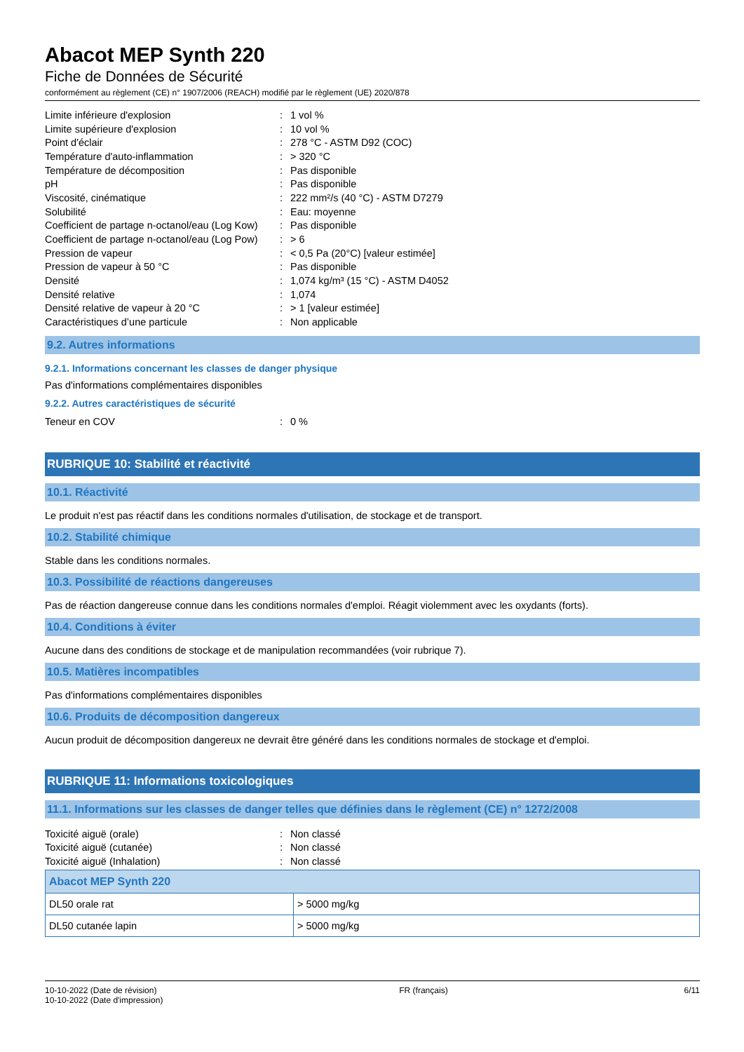Abacot MEP Synth 220
Fiche de Données de Sécurité
conformément au règlement (CE) n° 1907/2006 (REACH) modifié par le règlement (UE) 2020/878
| Limite inférieure d'explosion | : | 1 vol % |
| Limite supérieure d'explosion | : | 10 vol % |
| Point d'éclair | : | 278 °C - ASTM D92 (COC) |
| Température d'auto-inflammation | : | > 320 °C |
| Température de décomposition | : | Pas disponible |
| pH | : | Pas disponible |
| Viscosité, cinématique | : | 222 mm²/s (40 °C) - ASTM D7279 |
| Solubilité | : | Eau: moyenne |
| Coefficient de partage n-octanol/eau (Log Kow) | : | Pas disponible |
| Coefficient de partage n-octanol/eau (Log Pow) | : | > 6 |
| Pression de vapeur | : | < 0,5 Pa (20°C) [valeur estimée] |
| Pression de vapeur à 50 °C | : | Pas disponible |
| Densité | : | 1,074 kg/m³ (15 °C) - ASTM D4052 |
| Densité relative | : | 1,074 |
| Densité relative de vapeur à 20 °C | : | > 1 [valeur estimée] |
| Caractéristiques d’une particule | : | Non applicable |
9.2. Autres informations
9.2.1. Informations concernant les classes de danger physique
Pas d'informations complémentaires disponibles
9.2.2. Autres caractéristiques de sécurité
| Teneur en COV | : | 0 % |
RUBRIQUE 10: Stabilité et réactivité
10.1. Réactivité
Le produit n'est pas réactif dans les conditions normales d'utilisation, de stockage et de transport.
10.2. Stabilité chimique
Stable dans les conditions normales.
10.3. Possibilité de réactions dangereuses
Pas de réaction dangereuse connue dans les conditions normales d'emploi. Réagit violemment avec les oxydants (forts).
10.4. Conditions à éviter
Aucune dans des conditions de stockage et de manipulation recommandées (voir rubrique 7).
10.5. Matières incompatibles
Pas d'informations complémentaires disponibles
10.6. Produits de décomposition dangereux
Aucun produit de décomposition dangereux ne devrait être généré dans les conditions normales de stockage et d'emploi.
RUBRIQUE 11: Informations toxicologiques
11.1. Informations sur les classes de danger telles que définies dans le règlement (CE) n° 1272/2008
| Toxicité aiguë (orale) | : | Non classé |
| Toxicité aiguë (cutanée) | : | Non classé |
| Toxicité aiguë (Inhalation) | : | Non classé |
| Abacot MEP Synth 220 | |
| --- | --- |
| DL50 orale rat | > 5000 mg/kg |
| DL50 cutanée lapin | > 5000 mg/kg |
10-10-2022 (Date de révision)
10-10-2022 (Date d'impression)
FR (français) 6/11